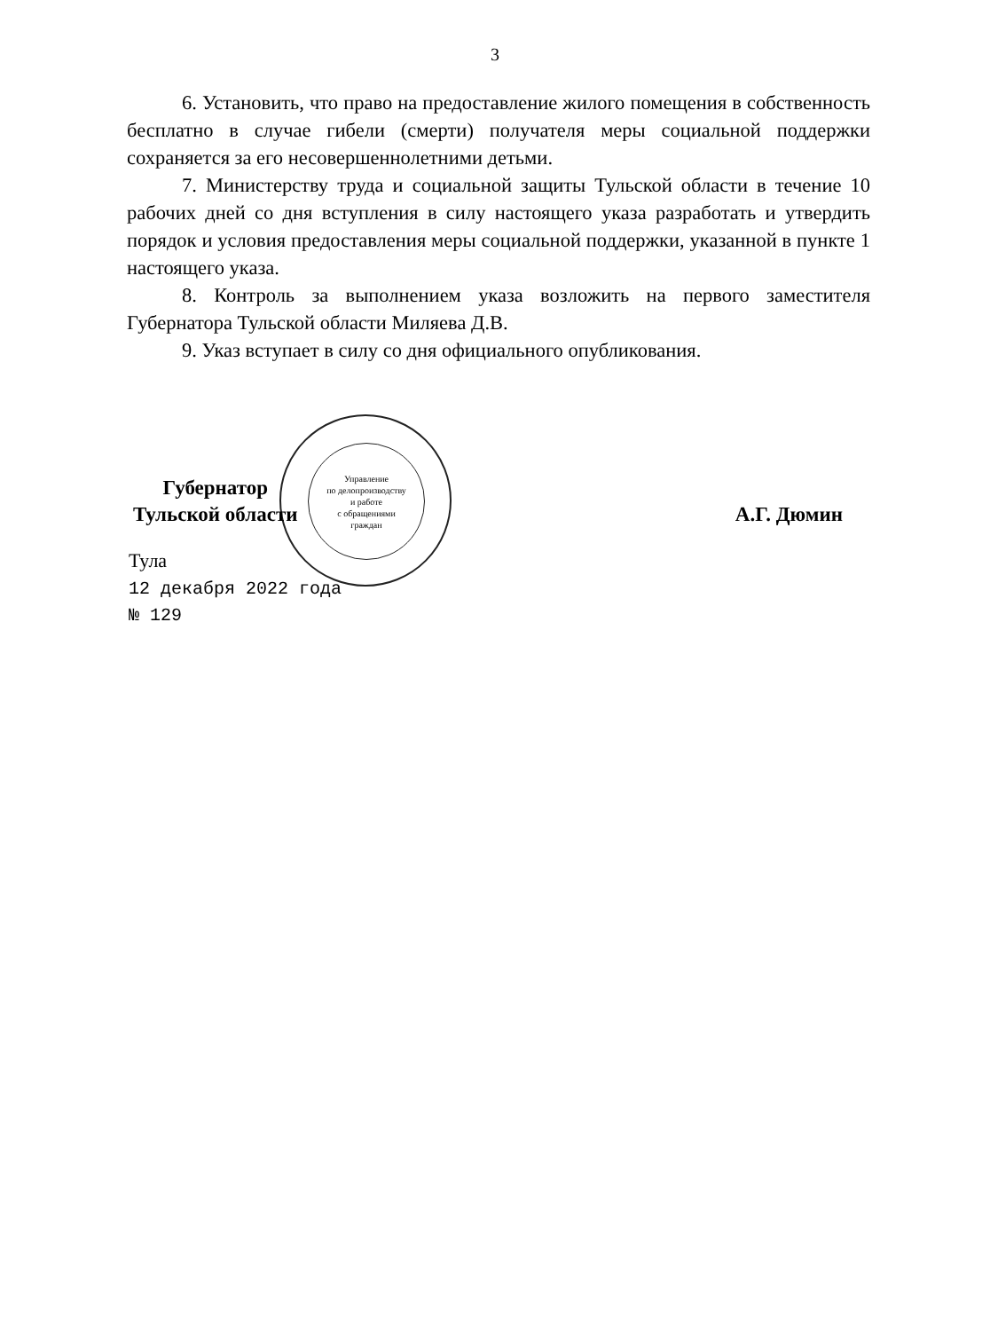3
Управление
по делопроизводству
и работе
с обращениями
граждан
6. Установить, что право на предоставление жилого помещения в собственность бесплатно в случае гибели (смерти) получателя меры социальной поддержки сохраняется за его несовершеннолетними детьми.
7. Министерству труда и социальной защиты Тульской области в течение 10 рабочих дней со дня вступления в силу настоящего указа разработать и утвердить порядок и условия предоставления меры социальной поддержки, указанной в пункте 1 настоящего указа.
8. Контроль за выполнением указа возложить на первого заместителя Губернатора Тульской области Миляева Д.В.
9. Указ вступает в силу со дня официального опубликования.
Губернатор
Тульской области
А.Г. Дюмин
Тула
12 декабря 2022 года
№ 129